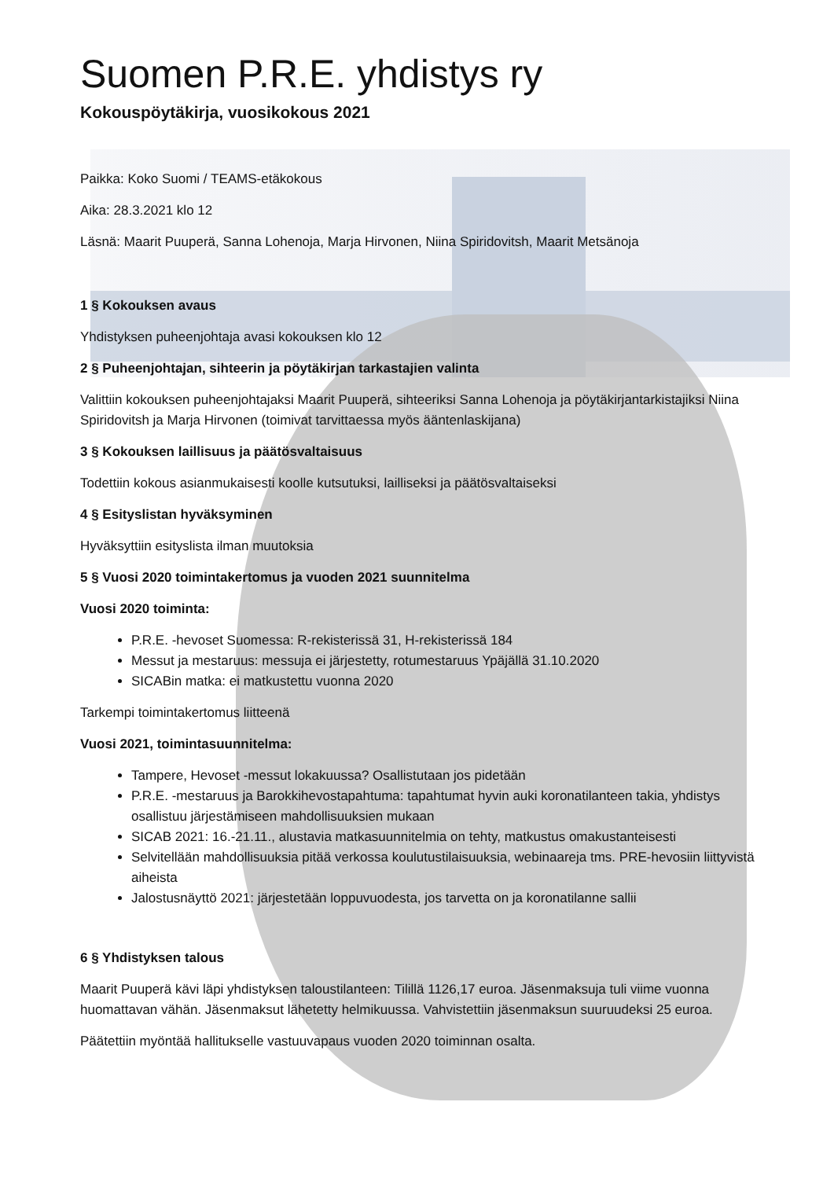Suomen P.R.E. yhdistys ry
Kokouspöytäkirja, vuosikokous 2021
Paikka: Koko Suomi / TEAMS-etäkokous
Aika: 28.3.2021 klo 12
Läsnä: Maarit Puuperä, Sanna Lohenoja, Marja Hirvonen, Niina Spiridovitsh, Maarit Metsänoja
1 § Kokouksen avaus
Yhdistyksen puheenjohtaja avasi kokouksen klo 12
2 § Puheenjohtajan, sihteerin ja pöytäkirjan tarkastajien valinta
Valittiin kokouksen puheenjohtajaksi Maarit Puuperä, sihteeriksi Sanna Lohenoja ja pöytäkirjantarkistajiksi Niina Spiridovitsh ja Marja Hirvonen (toimivat tarvittaessa myös ääntenlaskijana)
3 § Kokouksen laillisuus ja päätösvaltaisuus
Todettiin kokous asianmukaisesti koolle kutsutuksi, lailliseksi ja päätösvaltaiseksi
4 § Esityslistan hyväksyminen
Hyväksyttiin esityslista ilman muutoksia
5 § Vuosi 2020 toimintakertomus ja vuoden 2021 suunnitelma
Vuosi 2020 toiminta:
P.R.E. -hevoset Suomessa: R-rekisterissä 31, H-rekisterissä 184
Messut ja mestaruus: messuja ei järjestetty, rotumestaruus Ypäjällä 31.10.2020
SICABin matka: ei matkustettu vuonna 2020
Tarkempi toimintakertomus liitteenä
Vuosi 2021, toimintasuunnitelma:
Tampere, Hevoset -messut lokakuussa? Osallistutaan jos pidetään
P.R.E. -mestaruus ja Barokkihevostapahtuma: tapahtumat hyvin auki koronatilanteen takia, yhdistys osallistuu järjestämiseen mahdollisuuksien mukaan
SICAB 2021: 16.-21.11., alustavia matkasuunnitelmia on tehty, matkustus omakustanteisesti
Selvitellään mahdollisuuksia pitää verkossa koulutustilaisuuksia, webinaareja tms. PRE-hevosiin liittyvistä aiheista
Jalostusnäyttö 2021: järjestetään loppuvuodesta, jos tarvetta on ja koronatilanne sallii
6 § Yhdistyksen talous
Maarit Puuperä kävi läpi yhdistyksen taloustilanteen: Tilillä 1126,17 euroa. Jäsenmaksuja tuli viime vuonna huomattavan vähän. Jäsenmaksut lähetetty helmikuussa. Vahvistettiin jäsenmaksun suuruudeksi 25 euroa.
Päätettiin myöntää hallitukselle vastuuvapaus vuoden 2020 toiminnan osalta.